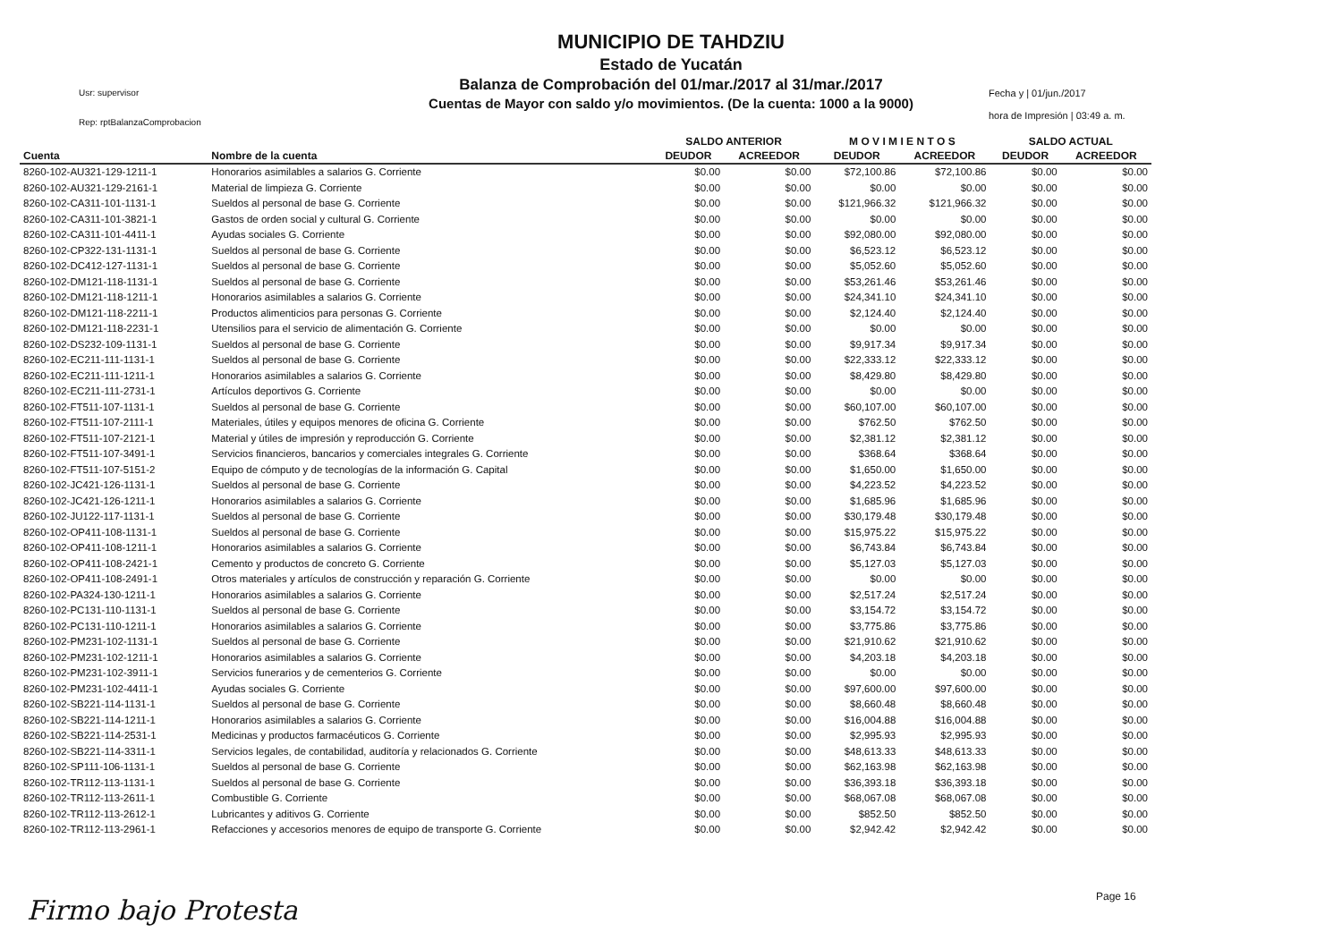MUNICIPIO DE TAHDZIU
Estado de Yucatán
Balanza de Comprobación del 01/mar./2017 al 31/mar./2017
Cuentas de Mayor con saldo y/o movimientos. (De la cuenta: 1000 a la 9000)
Usr: supervisor
Rep: rptBalanzaComprobacion
Fecha y | 01/jun./2017
hora de Impresión | 03:49 a. m.
| | | SALDO ANTERIOR | | M O V I M I E N T O S | | SALDO ACTUAL | |
| --- | --- | --- | --- | --- | --- | --- | --- |
| Cuenta | Nombre de la cuenta | DEUDOR | ACREEDOR | DEUDOR | ACREEDOR | DEUDOR | ACREEDOR |
| 8260-102-AU321-129-1211-1 | Honorarios asimilables a salarios G. Corriente | $0.00 | $0.00 | $72,100.86 | $72,100.86 | $0.00 | $0.00 |
| 8260-102-AU321-129-2161-1 | Material de limpieza G. Corriente | $0.00 | $0.00 | $0.00 | $0.00 | $0.00 | $0.00 |
| 8260-102-CA311-101-1131-1 | Sueldos al personal de base G. Corriente | $0.00 | $0.00 | $121,966.32 | $121,966.32 | $0.00 | $0.00 |
| 8260-102-CA311-101-3821-1 | Gastos de orden social y cultural G. Corriente | $0.00 | $0.00 | $0.00 | $0.00 | $0.00 | $0.00 |
| 8260-102-CA311-101-4411-1 | Ayudas sociales G. Corriente | $0.00 | $0.00 | $92,080.00 | $92,080.00 | $0.00 | $0.00 |
| 8260-102-CP322-131-1131-1 | Sueldos al personal de base G. Corriente | $0.00 | $0.00 | $6,523.12 | $6,523.12 | $0.00 | $0.00 |
| 8260-102-DC412-127-1131-1 | Sueldos al personal de base G. Corriente | $0.00 | $0.00 | $5,052.60 | $5,052.60 | $0.00 | $0.00 |
| 8260-102-DM121-118-1131-1 | Sueldos al personal de base G. Corriente | $0.00 | $0.00 | $53,261.46 | $53,261.46 | $0.00 | $0.00 |
| 8260-102-DM121-118-1211-1 | Honorarios asimilables a salarios G. Corriente | $0.00 | $0.00 | $24,341.10 | $24,341.10 | $0.00 | $0.00 |
| 8260-102-DM121-118-2211-1 | Productos alimenticios para personas G. Corriente | $0.00 | $0.00 | $2,124.40 | $2,124.40 | $0.00 | $0.00 |
| 8260-102-DM121-118-2231-1 | Utensilios para el servicio de alimentación G. Corriente | $0.00 | $0.00 | $0.00 | $0.00 | $0.00 | $0.00 |
| 8260-102-DS232-109-1131-1 | Sueldos al personal de base G. Corriente | $0.00 | $0.00 | $9,917.34 | $9,917.34 | $0.00 | $0.00 |
| 8260-102-EC211-111-1131-1 | Sueldos al personal de base G. Corriente | $0.00 | $0.00 | $22,333.12 | $22,333.12 | $0.00 | $0.00 |
| 8260-102-EC211-111-1211-1 | Honorarios asimilables a salarios G. Corriente | $0.00 | $0.00 | $8,429.80 | $8,429.80 | $0.00 | $0.00 |
| 8260-102-EC211-111-2731-1 | Artículos deportivos G. Corriente | $0.00 | $0.00 | $0.00 | $0.00 | $0.00 | $0.00 |
| 8260-102-FT511-107-1131-1 | Sueldos al personal de base G. Corriente | $0.00 | $0.00 | $60,107.00 | $60,107.00 | $0.00 | $0.00 |
| 8260-102-FT511-107-2111-1 | Materiales, útiles y equipos menores de oficina G. Corriente | $0.00 | $0.00 | $762.50 | $762.50 | $0.00 | $0.00 |
| 8260-102-FT511-107-2121-1 | Material y útiles de impresión y reproducción G. Corriente | $0.00 | $0.00 | $2,381.12 | $2,381.12 | $0.00 | $0.00 |
| 8260-102-FT511-107-3491-1 | Servicios financieros, bancarios y comerciales integrales G. Corriente | $0.00 | $0.00 | $368.64 | $368.64 | $0.00 | $0.00 |
| 8260-102-FT511-107-5151-2 | Equipo de cómputo y de tecnologías de la información G. Capital | $0.00 | $0.00 | $1,650.00 | $1,650.00 | $0.00 | $0.00 |
| 8260-102-JC421-126-1131-1 | Sueldos al personal de base G. Corriente | $0.00 | $0.00 | $4,223.52 | $4,223.52 | $0.00 | $0.00 |
| 8260-102-JC421-126-1211-1 | Honorarios asimilables a salarios G. Corriente | $0.00 | $0.00 | $1,685.96 | $1,685.96 | $0.00 | $0.00 |
| 8260-102-JU122-117-1131-1 | Sueldos al personal de base G. Corriente | $0.00 | $0.00 | $30,179.48 | $30,179.48 | $0.00 | $0.00 |
| 8260-102-OP411-108-1131-1 | Sueldos al personal de base G. Corriente | $0.00 | $0.00 | $15,975.22 | $15,975.22 | $0.00 | $0.00 |
| 8260-102-OP411-108-1211-1 | Honorarios asimilables a salarios G. Corriente | $0.00 | $0.00 | $6,743.84 | $6,743.84 | $0.00 | $0.00 |
| 8260-102-OP411-108-2421-1 | Cemento y productos de concreto G. Corriente | $0.00 | $0.00 | $5,127.03 | $5,127.03 | $0.00 | $0.00 |
| 8260-102-OP411-108-2491-1 | Otros materiales y artículos de construcción y reparación G. Corriente | $0.00 | $0.00 | $0.00 | $0.00 | $0.00 | $0.00 |
| 8260-102-PA324-130-1211-1 | Honorarios asimilables a salarios G. Corriente | $0.00 | $0.00 | $2,517.24 | $2,517.24 | $0.00 | $0.00 |
| 8260-102-PC131-110-1131-1 | Sueldos al personal de base G. Corriente | $0.00 | $0.00 | $3,154.72 | $3,154.72 | $0.00 | $0.00 |
| 8260-102-PC131-110-1211-1 | Honorarios asimilables a salarios G. Corriente | $0.00 | $0.00 | $3,775.86 | $3,775.86 | $0.00 | $0.00 |
| 8260-102-PM231-102-1131-1 | Sueldos al personal de base G. Corriente | $0.00 | $0.00 | $21,910.62 | $21,910.62 | $0.00 | $0.00 |
| 8260-102-PM231-102-1211-1 | Honorarios asimilables a salarios G. Corriente | $0.00 | $0.00 | $4,203.18 | $4,203.18 | $0.00 | $0.00 |
| 8260-102-PM231-102-3911-1 | Servicios funerarios y de cementerios G. Corriente | $0.00 | $0.00 | $0.00 | $0.00 | $0.00 | $0.00 |
| 8260-102-PM231-102-4411-1 | Ayudas sociales G. Corriente | $0.00 | $0.00 | $97,600.00 | $97,600.00 | $0.00 | $0.00 |
| 8260-102-SB221-114-1131-1 | Sueldos al personal de base G. Corriente | $0.00 | $0.00 | $8,660.48 | $8,660.48 | $0.00 | $0.00 |
| 8260-102-SB221-114-1211-1 | Honorarios asimilables a salarios G. Corriente | $0.00 | $0.00 | $16,004.88 | $16,004.88 | $0.00 | $0.00 |
| 8260-102-SB221-114-2531-1 | Medicinas y productos farmacéuticos G. Corriente | $0.00 | $0.00 | $2,995.93 | $2,995.93 | $0.00 | $0.00 |
| 8260-102-SB221-114-3311-1 | Servicios legales, de contabilidad, auditoría y relacionados G. Corriente | $0.00 | $0.00 | $48,613.33 | $48,613.33 | $0.00 | $0.00 |
| 8260-102-SP111-106-1131-1 | Sueldos al personal de base G. Corriente | $0.00 | $0.00 | $62,163.98 | $62,163.98 | $0.00 | $0.00 |
| 8260-102-TR112-113-1131-1 | Sueldos al personal de base G. Corriente | $0.00 | $0.00 | $36,393.18 | $36,393.18 | $0.00 | $0.00 |
| 8260-102-TR112-113-2611-1 | Combustible G. Corriente | $0.00 | $0.00 | $68,067.08 | $68,067.08 | $0.00 | $0.00 |
| 8260-102-TR112-113-2612-1 | Lubricantes y aditivos G. Corriente | $0.00 | $0.00 | $852.50 | $852.50 | $0.00 | $0.00 |
| 8260-102-TR112-113-2961-1 | Refacciones y accesorios menores de equipo de transporte G. Corriente | $0.00 | $0.00 | $2,942.42 | $2,942.42 | $0.00 | $0.00 |
Page 16
Firmo bajo Protesta